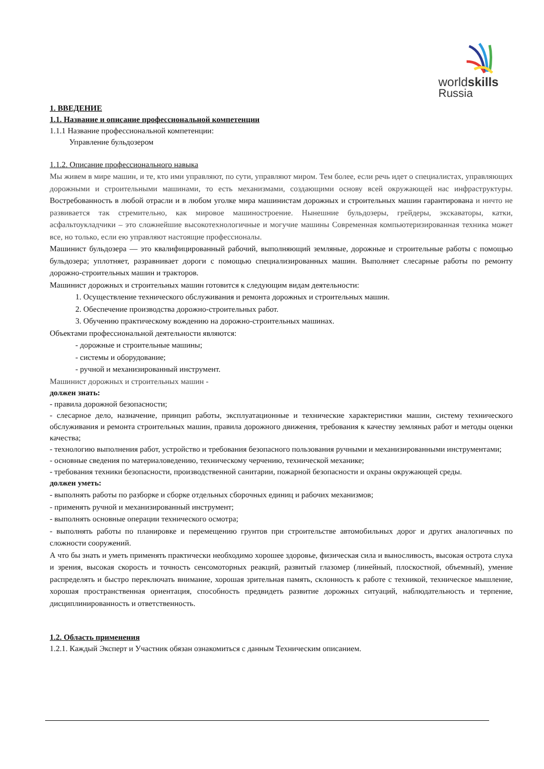worldskills
Russia
1. ВВЕДЕНИЕ
1.1. Название и описание профессиональной компетенции
1.1.1 Название профессиональной компетенции:
Управление бульдозером
1.1.2. Описание профессионального навыка
Мы живем в мире машин, и те, кто ими управляют, по сути, управляют миром. Тем более, если речь идет о специалистах, управляющих дорожными и строительными машинами, то есть механизмами, создающими основу всей окружающей нас инфраструктуры. Востребованность в любой отрасли и в любом уголке мира машинистам дорожных и строительных машин гарантирована и ничто не развивается так стремительно, как мировое машиностроение. Нынешние бульдозеры, грейдеры, экскаваторы, катки, асфальтоукладчики – это сложнейшие высокотехнологичные и могучие машины Современная компьютеризированная техника может все, но только, если ею управляют настоящие профессионалы.
Машинист бульдозера — это квалифицированный рабочий, выполняющий земляные, дорожные и строительные работы с помощью бульдозера; уплотняет, разравнивает дороги с помощью специализированных машин. Выполняет слесарные работы по ремонту дорожно-строительных машин и тракторов.
Машинист дорожных и строительных машин готовится к следующим видам деятельности:
1. Осуществление технического обслуживания и ремонта дорожных и строительных машин.
2. Обеспечение производства дорожно-строительных работ.
3. Обучению практическому вождению на дорожно-строительных машинах.
Объектами профессиональной деятельности являются:
- дорожные и строительные машины;
- системы и оборудование;
- ручной и механизированный инструмент.
Машинист дорожных и строительных машин -
должен знать:
- правила дорожной безопасности;
- слесарное дело, назначение, принцип работы, эксплуатационные и технические характеристики машин, систему технического обслуживания и ремонта строительных машин, правила дорожного движения, требования к качеству земляных работ и методы оценки качества;
- технологию выполнения работ, устройство и требования безопасного пользования ручными и механизированными инструментами;
- основные сведения по материаловедению, техническому черчению, технической механике;
- требования техники безопасности, производственной санитарии, пожарной безопасности и охраны окружающей среды.
должен уметь:
- выполнять работы по разборке и сборке отдельных сборочных единиц и рабочих механизмов;
- применять ручной и механизированный инструмент;
- выполнять основные операции технического осмотра;
- выполнять работы по планировке и перемещению грунтов при строительстве автомобильных дорог и других аналогичных по сложности сооружений.
А что бы знать и уметь применять практически необходимо хорошее здоровье, физическая сила и выносливость, высокая острота слуха и зрения, высокая скорость и точность сенсомоторных реакций, развитый глазомер (линейный, плоскостной, объемный), умение распределять и быстро переключать внимание, хорошая зрительная память, склонность к работе с техникой, техническое мышление, хорошая пространственная ориентация, способность предвидеть развитие дорожных ситуаций, наблюдательность и терпение, дисциплинированность и ответственность.
1.2. Область применения
1.2.1. Каждый Эксперт и Участник обязан ознакомиться с данным Техническим описанием.